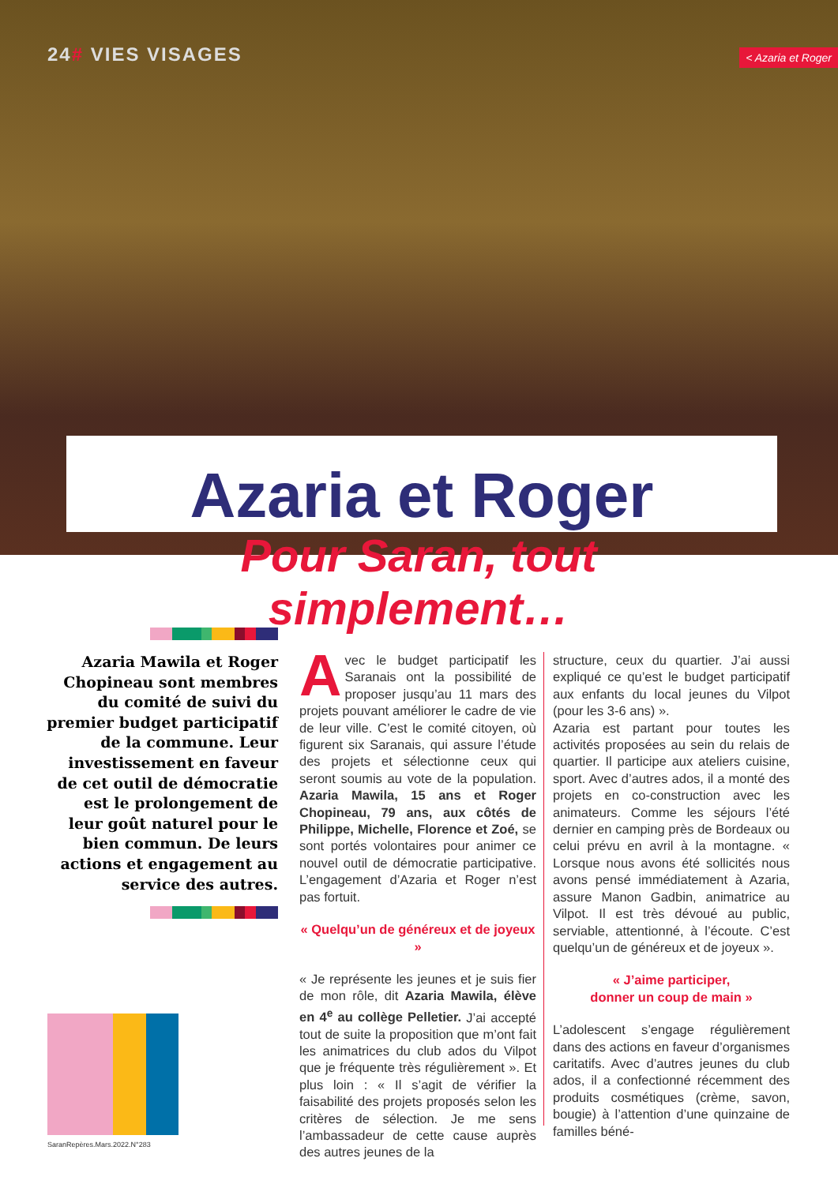24# VIES VISAGES
< Azaria et Roger
Azaria et Roger
Pour Saran, tout simplement…
Azaria Mawila et Roger Chopineau sont membres du comité de suivi du premier budget participatif de la commune. Leur investissement en faveur de cet outil de démocratie est le prolongement de leur goût naturel pour le bien commun. De leurs actions et engagement au service des autres.
Avec le budget participatif les Saranais ont la possibilité de proposer jusqu’au 11 mars des projets pouvant améliorer le cadre de vie de leur ville. C’est le comité citoyen, où figurent six Saranais, qui assure l’étude des projets et sélectionne ceux qui seront soumis au vote de la population. Azaria Mawila, 15 ans et Roger Chopineau, 79 ans, aux côtés de Philippe, Michelle, Florence et Zoé, se sont portés volontaires pour animer ce nouvel outil de démocratie participative. L’engagement d’Azaria et Roger n’est pas fortuit.
« Quelqu’un de généreux et de joyeux »
« Je représente les jeunes et je suis fier de mon rôle, dit Azaria Mawila, élève en 4<sup>e</sup> au collège Pelletier. J’ai accepté tout de suite la proposition que m’ont fait les animatrices du club ados du Vilpot que je fréquente très régulièrement ». Et plus loin : « Il s’agit de vérifier la faisabilité des projets proposés selon les critères de sélection. Je me sens l’ambassadeur de cette cause auprès des autres jeunes de la
structure, ceux du quartier. J’ai aussi expliqué ce qu’est le budget participatif aux enfants du local jeunes du Vilpot (pour les 3-6 ans) ».
Azaria est partant pour toutes les activités proposées au sein du relais de quartier. Il participe aux ateliers cuisine, sport. Avec d’autres ados, il a monté des projets en co-construction avec les animateurs. Comme les séjours l’été dernier en camping près de Bordeaux ou celui prévu en avril à la montagne. « Lorsque nous avons été sollicités nous avons pensé immédiatement à Azaria, assure Manon Gadbin, animatrice au Vilpot. Il est très dévoué au public, serviable, attentionné, à l’écoute. C’est quelqu’un de généreux et de joyeux ».
« J’aime participer,
donner un coup de main »
L’adolescent s’engage régulièrement dans des actions en faveur d’organismes caritatifs. Avec d’autres jeunes du club ados, il a confectionné récemment des produits cosmétiques (crème, savon, bougie) à l’attention d’une quinzaine de familles béné-
SaranRepères.Mars.2022.N°283